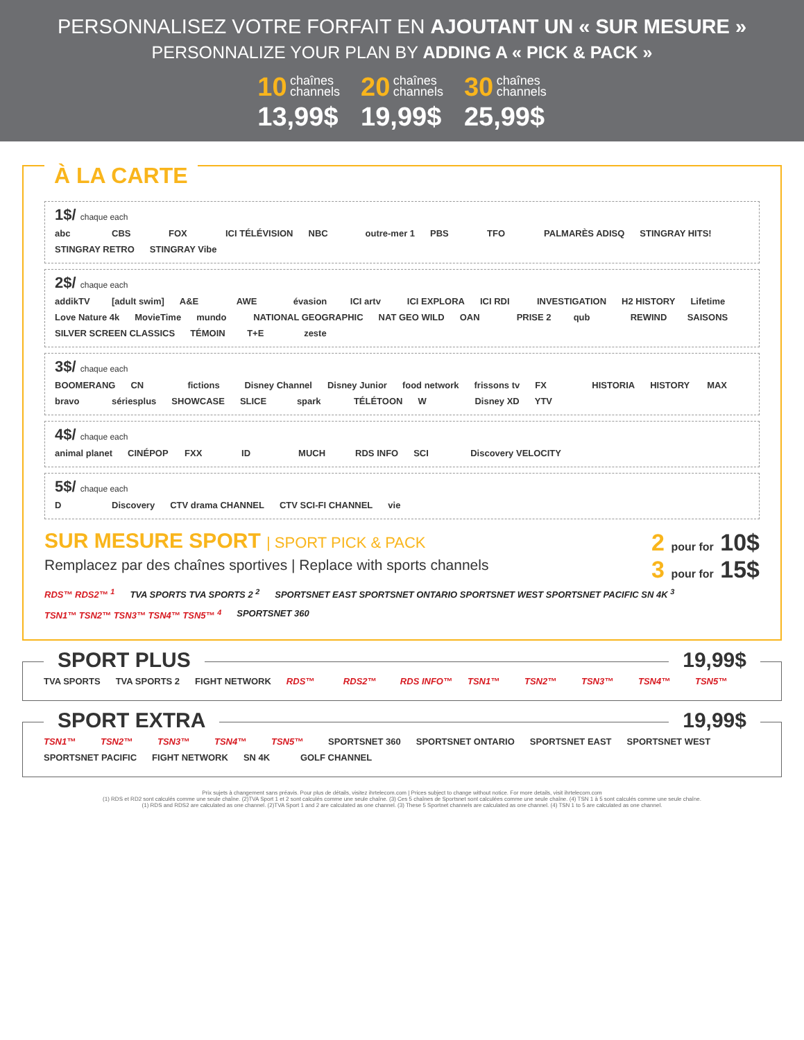PERSONNALISEZ VOTRE FORFAIT EN AJOUTANT UN « SUR MESURE »
PERSONNALIZE YOUR PLAN BY ADDING A « PICK & PACK »
10 chaînes
channels
13,99$
20 chaînes
channels
19,99$
30 chaînes
channels
25,99$
À LA CARTE
1$/ chaque each
abc CBS FOX ICI TÉLÉVISION NBC outre-mer 1 PBS TFO PALMARÈS ADISQ STINGRAY HITS! STINGRAY RETRO STINGRAY Vibe
2$/ chaque each
addikTV [adult swim] A&E AWE évasion ICI artv ICI EXPLORA ICI RDI INVESTIGATION H2 HISTORY Lifetime Love Nature 4k MovieTime mundo NATIONAL GEOGRAPHIC NAT GEO WILD OAN PRISE 2 qub REWIND SAISONS SILVER SCREEN CLASSICS TÉMOIN T+E zeste
3$/ chaque each
BOOMERANG CN fictions Disney Channel Disney Junior food network frissons tv FX HISTORIA HISTORY MAX bravo sériesplus SHOWCASE SLICE spark TÉLÉTOON W Disney XD YTV
4$/ chaque each
animal planet CINÉPOP FXX ID MUCH RDS INFO SCI Discovery VELOCITY
5$/ chaque each
D Discovery CTV drama CHANNEL CTV SCI-FI CHANNEL vie
SUR MESURE SPORT | SPORT PICK & PACK
Remplacez par des chaînes sportives | Replace with sports channels
2 pour for 10$
3 pour for 15$
RDS™ RDS2™ <sup>1</sup> TVA SPORTS TVA SPORTS 2 <sup>2</sup> SPORTSNET EAST SPORTSNET ONTARIO SPORTSNET WEST SPORTSNET PACIFIC SN 4K <sup>3</sup>
TSN1™ TSN2™ TSN3™ TSN4™ TSN5™ <sup>4</sup> SPORTSNET 360
SPORT PLUS 19,99$
TVA SPORTS TVA SPORTS 2 FIGHT NETWORK RDS™ RDS2™ RDS INFO™ TSN1™ TSN2™ TSN3™ TSN4™ TSN5™
SPORT EXTRA 19,99$
TSN1™ TSN2™ TSN3™ TSN4™ TSN5™ SPORTSNET 360 SPORTSNET ONTARIO SPORTSNET EAST SPORTSNET WEST SPORTSNET PACIFIC FIGHT NETWORK SN 4K GOLF CHANNEL
Prix sujets à changement sans préavis. Pour plus de détails, visitez ihrtelecom.com | Prices subject to change without notice. For more details, visit ihrtelecom.com
(1) RDS et RD2 sont calculés comme une seule chaîne. (2)TVA Sport 1 et 2 sont calculés comme une seule chaîne. (3) Ces 5 chaînes de Sportsnet sont calculées comme une seule chaîne. (4) TSN 1 à 5 sont calculés comme une seule chaîne.
(1) RDS and RDS2 are calculated as one channel. (2)TVA Sport 1 and 2 are calculated as one channel. (3) These 5 Sportnet channels are calculated as one channel. (4) TSN 1 to 5 are calculated as one channel.